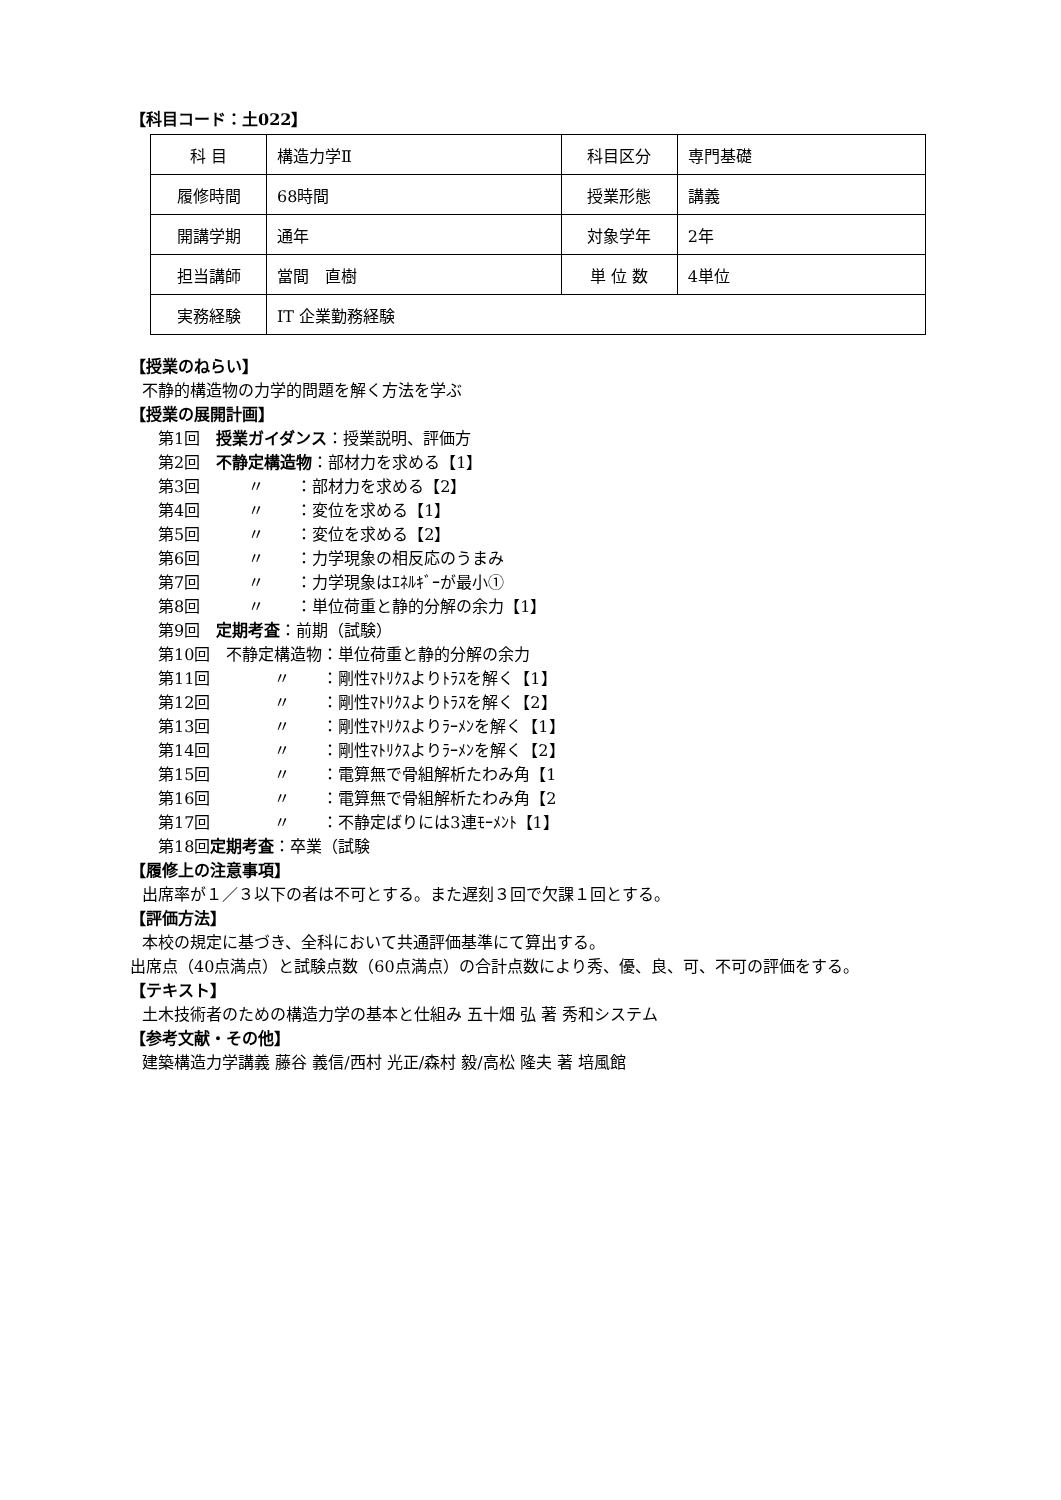【科目コード：土022】
| 科 目 | 構造力学Ⅱ | 科目区分 | 専門基礎 |
| 履修時間 | 68時間 | 授業形態 | 講義 |
| 開講学期 | 通年 | 対象学年 | 2年 |
| 担当講師 | 當間 直樹 | 単 位 数 | 4単位 |
| 実務経験 | IT 企業勤務経験 | | |
【授業のねらい】
不静的構造物の力学的問題を解く方法を学ぶ
【授業の展開計画】
第1回　授業ガイダンス：授業説明、評価方
第2回　不静定構造物：部材力を求める【1】
第3回　　　〃　　：部材力を求める【2】
第4回　　　〃　　：変位を求める【1】
第5回　　　〃　　：変位を求める【2】
第6回　　　〃　　：力学現象の相反応のうまみ
第7回　　　〃　　：力学現象はｴﾈﾙｷﾞｰが最小①
第8回　　　〃　　：単位荷重と静的分解の余力【1】
第9回　定期考査：前期（試験）
第10回　不静定構造物：単位荷重と静的分解の余力
第11回　　　　〃　　：剛性ﾏﾄﾘｸｽよりﾄﾗｽを解く【1】
第12回　　　　〃　　：剛性ﾏﾄﾘｸｽよりﾄﾗｽを解く【2】
第13回　　　　〃　　：剛性ﾏﾄﾘｸｽよりﾗｰﾒﾝを解く【1】
第14回　　　　〃　　：剛性ﾏﾄﾘｸｽよりﾗｰﾒﾝを解く【2】
第15回　　　　〃　　：電算無で骨組解析たわみ角【1
第16回　　　　〃　　：電算無で骨組解析たわみ角【2
第17回　　　　〃　　：不静定ばりには3連ﾓｰﾒﾝﾄ【1】
第18回定期考査：卒業（試験
【履修上の注意事項】
出席率が１／３以下の者は不可とする。また遅刻３回で欠課１回とする。
【評価方法】
本校の規定に基づき、全科において共通評価基準にて算出する。
出席点（40点満点）と試験点数（60点満点）の合計点数により秀、優、良、可、不可の評価をする。
【テキスト】
土木技術者のための構造力学の基本と仕組み 五十畑 弘 著 秀和システム
【参考文献・その他】
建築構造力学講義 藤谷 義信/西村 光正/森村 毅/高松 隆夫 著 培風館